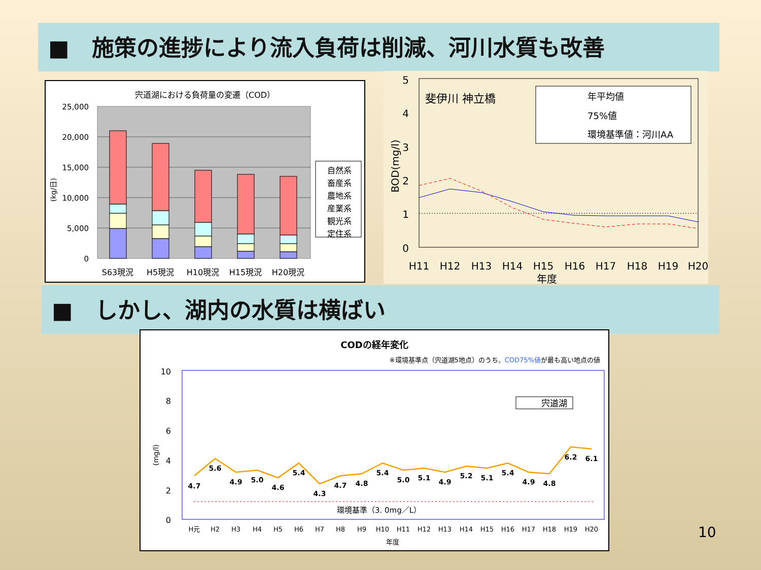■　施策の進捗により流入負荷は削減、河川水質も改善
宍道湖における負荷量の変遷（COD）
25,000
20,000
15,000
10,000
5,000
0
S63現況
H5現況
H10現況
H15現況
H20現況
自然系
畜産系
農地系
産業系
観光系
定住系
(kg/日)
5
4
3
2
1
0
斐伊川 神立橋
年平均値
75%値
環境基準値：河川AA
H11
H12
H13
H14
H15
H16
H17
H18
H19
H20
年度
BOD(mg/l)
■　しかし、湖内の水質は横ばい
CODの経年変化
※環境基準点（宍道湖5地点）のうち、COD75%値が最も高い地点の値
10
8
6
4
2
0
環境基準（3. 0mg／L）
宍道湖
4.7
5.6
4.9
5.0
4.6
5.4
4.3
4.7
4.8
5.4
5.0
5.1
4.9
5.2
5.1
5.4
4.9
4.8
6.2
6.1
H元
H2
H3
H4
H5
H6
H7
H8
H9
H10
H11
H12
H13
H14
H15
H16
H17
H18
H19
H20
年度
(mg/l)
10